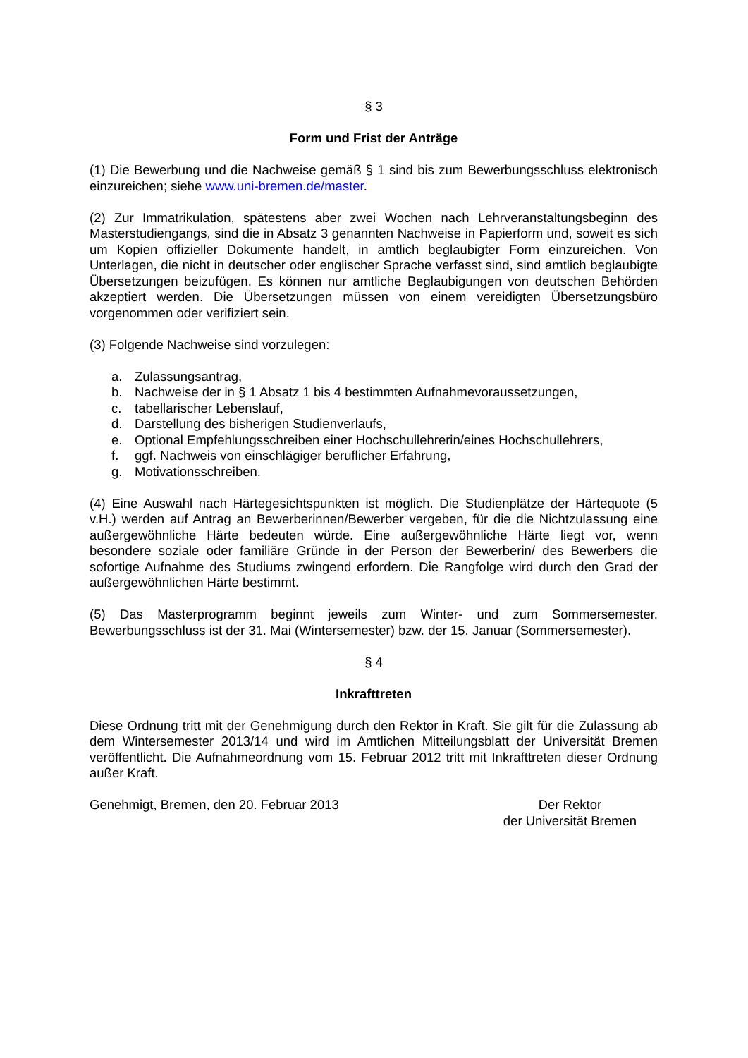§ 3
Form und Frist der Anträge
(1) Die Bewerbung und die Nachweise gemäß § 1 sind bis zum Bewerbungsschluss elektronisch einzureichen; siehe www.uni-bremen.de/master.
(2) Zur Immatrikulation, spätestens aber zwei Wochen nach Lehrveranstaltungsbeginn des Masterstudiengangs, sind die in Absatz 3 genannten Nachweise in Papierform und, soweit es sich um Kopien offizieller Dokumente handelt, in amtlich beglaubigter Form einzureichen. Von Unterlagen, die nicht in deutscher oder englischer Sprache verfasst sind, sind amtlich beglaubigte Übersetzungen beizufügen. Es können nur amtliche Beglaubigungen von deutschen Behörden akzeptiert werden. Die Übersetzungen müssen von einem vereidigten Übersetzungsbüro vorgenommen oder verifiziert sein.
(3) Folgende Nachweise sind vorzulegen:
a. Zulassungsantrag,
b. Nachweise der in § 1 Absatz 1 bis 4 bestimmten Aufnahmevoraussetzungen,
c. tabellarischer Lebenslauf,
d. Darstellung des bisherigen Studienverlaufs,
e. Optional Empfehlungsschreiben einer Hochschullehrerin/eines Hochschullehrers,
f. ggf. Nachweis von einschlägiger beruflicher Erfahrung,
g. Motivationsschreiben.
(4) Eine Auswahl nach Härtegesichtspunkten ist möglich. Die Studienplätze der Härtequote (5 v.H.) werden auf Antrag an Bewerberinnen/Bewerber vergeben, für die die Nichtzulassung eine außergewöhnliche Härte bedeuten würde. Eine außergewöhnliche Härte liegt vor, wenn besondere soziale oder familiäre Gründe in der Person der Bewerberin/ des Bewerbers die sofortige Aufnahme des Studiums zwingend erfordern. Die Rangfolge wird durch den Grad der außergewöhnlichen Härte bestimmt.
(5) Das Masterprogramm beginnt jeweils zum Winter- und zum Sommersemester. Bewerbungsschluss ist der 31. Mai (Wintersemester) bzw. der 15. Januar (Sommersemester).
§ 4
Inkrafttreten
Diese Ordnung tritt mit der Genehmigung durch den Rektor in Kraft. Sie gilt für die Zulassung ab dem Wintersemester 2013/14 und wird im Amtlichen Mitteilungsblatt der Universität Bremen veröffentlicht. Die Aufnahmeordnung vom 15. Februar 2012 tritt mit Inkrafttreten dieser Ordnung außer Kraft.
Genehmigt, Bremen, den 20. Februar 2013
Der Rektor
der Universität Bremen